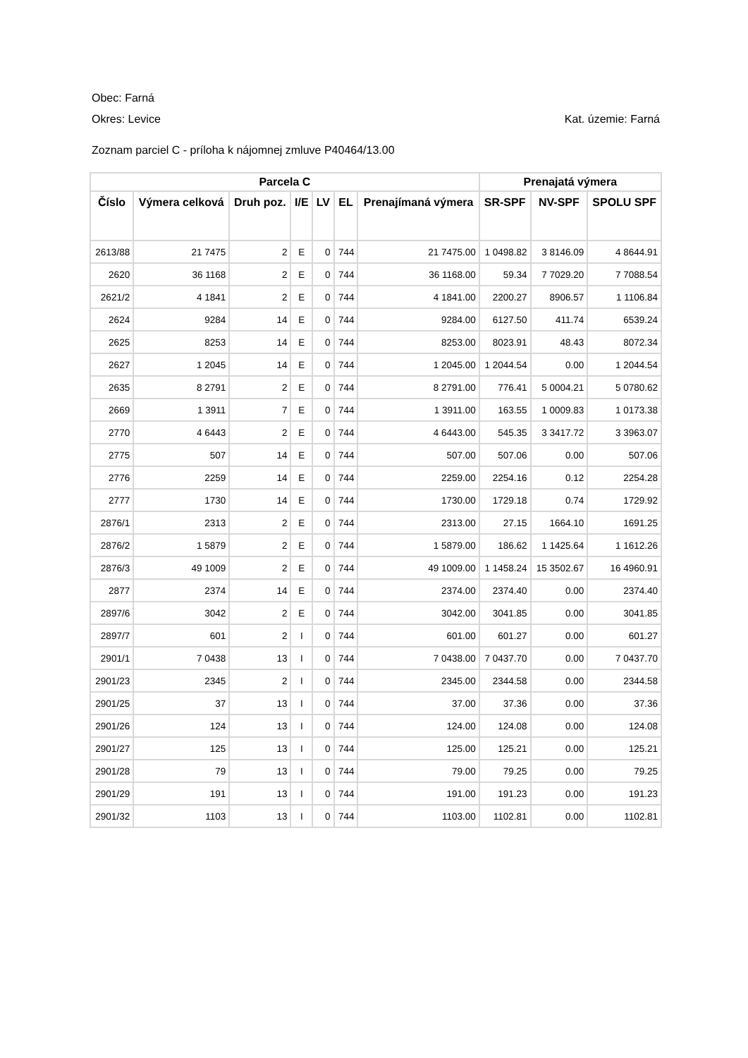Obec: Farná
Okres: Levice Kat. územie: Farná
Zoznam parciel C - príloha k nájomnej zmluve P40464/13.00
| Parcela C | | | | | | | Prenajatá výmera | | |
| --- | --- | --- | --- | --- | --- | --- | --- | --- | --- |
| Číslo | Výmera celková | Druh poz. | I/E | LV | EL | Prenajímaná výmera | SR-SPF | NV-SPF | SPOLU SPF |
| 2613/88 | 21 7475 | 2 | E | 0 | 744 | 21 7475.00 | 1 0498.82 | 3 8146.09 | 4 8644.91 |
| 2620 | 36 1168 | 2 | E | 0 | 744 | 36 1168.00 | 59.34 | 7 7029.20 | 7 7088.54 |
| 2621/2 | 4 1841 | 2 | E | 0 | 744 | 4 1841.00 | 2200.27 | 8906.57 | 1 1106.84 |
| 2624 | 9284 | 14 | E | 0 | 744 | 9284.00 | 6127.50 | 411.74 | 6539.24 |
| 2625 | 8253 | 14 | E | 0 | 744 | 8253.00 | 8023.91 | 48.43 | 8072.34 |
| 2627 | 1 2045 | 14 | E | 0 | 744 | 1 2045.00 | 1 2044.54 | 0.00 | 1 2044.54 |
| 2635 | 8 2791 | 2 | E | 0 | 744 | 8 2791.00 | 776.41 | 5 0004.21 | 5 0780.62 |
| 2669 | 1 3911 | 7 | E | 0 | 744 | 1 3911.00 | 163.55 | 1 0009.83 | 1 0173.38 |
| 2770 | 4 6443 | 2 | E | 0 | 744 | 4 6443.00 | 545.35 | 3 3417.72 | 3 3963.07 |
| 2775 | 507 | 14 | E | 0 | 744 | 507.00 | 507.06 | 0.00 | 507.06 |
| 2776 | 2259 | 14 | E | 0 | 744 | 2259.00 | 2254.16 | 0.12 | 2254.28 |
| 2777 | 1730 | 14 | E | 0 | 744 | 1730.00 | 1729.18 | 0.74 | 1729.92 |
| 2876/1 | 2313 | 2 | E | 0 | 744 | 2313.00 | 27.15 | 1664.10 | 1691.25 |
| 2876/2 | 1 5879 | 2 | E | 0 | 744 | 1 5879.00 | 186.62 | 1 1425.64 | 1 1612.26 |
| 2876/3 | 49 1009 | 2 | E | 0 | 744 | 49 1009.00 | 1 1458.24 | 15 3502.67 | 16 4960.91 |
| 2877 | 2374 | 14 | E | 0 | 744 | 2374.00 | 2374.40 | 0.00 | 2374.40 |
| 2897/6 | 3042 | 2 | E | 0 | 744 | 3042.00 | 3041.85 | 0.00 | 3041.85 |
| 2897/7 | 601 | 2 | I | 0 | 744 | 601.00 | 601.27 | 0.00 | 601.27 |
| 2901/1 | 7 0438 | 13 | I | 0 | 744 | 7 0438.00 | 7 0437.70 | 0.00 | 7 0437.70 |
| 2901/23 | 2345 | 2 | I | 0 | 744 | 2345.00 | 2344.58 | 0.00 | 2344.58 |
| 2901/25 | 37 | 13 | I | 0 | 744 | 37.00 | 37.36 | 0.00 | 37.36 |
| 2901/26 | 124 | 13 | I | 0 | 744 | 124.00 | 124.08 | 0.00 | 124.08 |
| 2901/27 | 125 | 13 | I | 0 | 744 | 125.00 | 125.21 | 0.00 | 125.21 |
| 2901/28 | 79 | 13 | I | 0 | 744 | 79.00 | 79.25 | 0.00 | 79.25 |
| 2901/29 | 191 | 13 | I | 0 | 744 | 191.00 | 191.23 | 0.00 | 191.23 |
| 2901/32 | 1103 | 13 | I | 0 | 744 | 1103.00 | 1102.81 | 0.00 | 1102.81 |